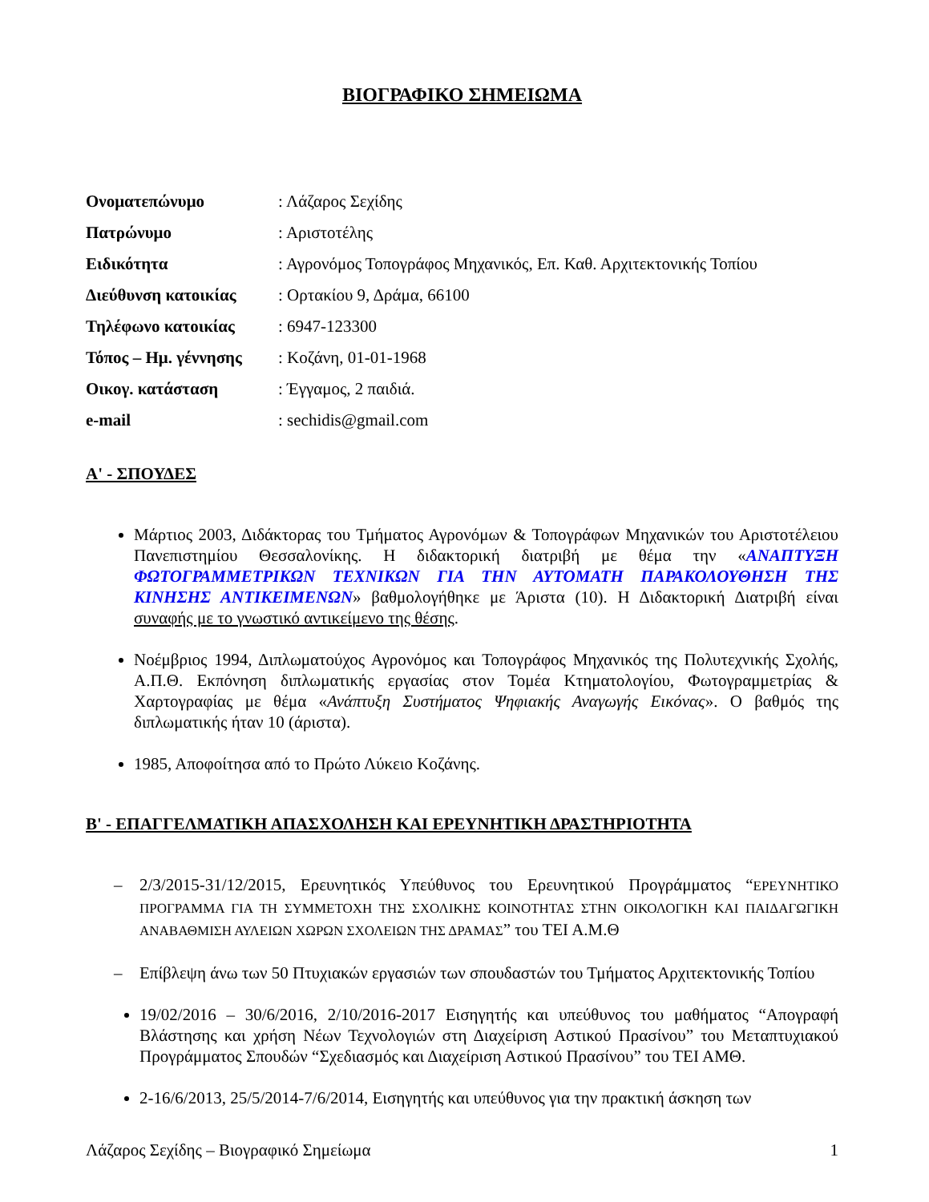ΒΙΟΓΡΑΦΙΚΟ ΣΗΜΕΙΩΜΑ
| Ονοματεπώνυμο | : Λάζαρος Σεχίδης |
| Πατρώνυμο | : Αριστοτέλης |
| Ειδικότητα | : Αγρονόμος Τοπογράφος Μηχανικός, Επ. Καθ. Αρχιτεκτονικής Τοπίου |
| Διεύθυνση κατοικίας | : Ορτακίου 9, Δράμα, 66100 |
| Τηλέφωνο κατοικίας | : 6947-123300 |
| Τόπος – Ημ. γέννησης | : Κοζάνη, 01-01-1968 |
| Οικογ. κατάσταση | : Έγγαμος, 2 παιδιά. |
| e-mail | : sechidis@gmail.com |
Α' - ΣΠΟΥΔΕΣ
Μάρτιος 2003, Διδάκτορας του Τμήματος Αγρονόμων & Τοπογράφων Μηχανικών του Αριστοτέλειου Πανεπιστημίου Θεσσαλονίκης. Η διδακτορική διατριβή με θέμα την «ΑΝΑΠΤΥΞΗ ΦΩΤΟΓΡΑΜΜΕΤΡΙΚΩΝ ΤΕΧΝΙΚΩΝ ΓΙΑ ΤΗΝ ΑΥΤΟΜΑΤΗ ΠΑΡΑΚΟΛΟΥΘΗΣΗ ΤΗΣ ΚΙΝΗΣΗΣ ΑΝΤΙΚΕΙΜΕΝΩΝ» βαθμολογήθηκε με Άριστα (10). Η Διδακτορική Διατριβή είναι συναφής με το γνωστικό αντικείμενο της θέσης.
Νοέμβριος 1994, Διπλωματούχος Αγρονόμος και Τοπογράφος Μηχανικός της Πολυτεχνικής Σχολής, Α.Π.Θ. Εκπόνηση διπλωματικής εργασίας στον Τομέα Κτηματολογίου, Φωτογραμμετρίας & Χαρτογραφίας με θέμα «Ανάπτυξη Συστήματος Ψηφιακής Αναγωγής Εικόνας». Ο βαθμός της διπλωματικής ήταν 10 (άριστα).
1985, Αποφοίτησα από το Πρώτο Λύκειο Κοζάνης.
Β' - ΕΠΑΓΓΕΛΜΑΤΙΚΗ ΑΠΑΣΧΟΛΗΣΗ ΚΑΙ ΕΡΕΥΝΗΤΙΚΗ ΔΡΑΣΤΗΡΙΟΤΗΤΑ
– 2/3/2015-31/12/2015, Ερευνητικός Υπεύθυνος του Ερευνητικού Προγράμματος “ΕΡΕΥΝΗΤΙΚΟ ΠΡΟΓΡΑΜΜΑ ΓΙΑ ΤΗ ΣΥΜΜΕΤΟΧΗ ΤΗΣ ΣΧΟΛΙΚΗΣ ΚΟΙΝΟΤΗΤΑΣ ΣΤΗΝ ΟΙΚΟΛΟΓΙΚΗ ΚΑΙ ΠΑΙΔΑΓΩΓΙΚΗ ΑΝΑΒΑΘΜΙΣΗ ΑΥΛΕΙΩΝ ΧΩΡΩΝ ΣΧΟΛΕΙΩΝ ΤΗΣ ΔΡΑΜΑΣ” του ΤΕΙ Α.Μ.Θ
– Επίβλεψη άνω των 50 Πτυχιακών εργασιών των σπουδαστών του Τμήματος Αρχιτεκτονικής Τοπίου
19/02/2016 – 30/6/2016, 2/10/2016-2017 Εισηγητής και υπεύθυνος του μαθήματος “Απογραφή Βλάστησης και χρήση Νέων Τεχνολογιών στη Διαχείριση Αστικού Πρασίνου” του Μεταπτυχιακού Προγράμματος Σπουδών “Σχεδιασμός και Διαχείριση Αστικού Πρασίνου” του ΤΕΙ ΑΜΘ.
2-16/6/2013, 25/5/2014-7/6/2014, Εισηγητής και υπεύθυνος για την πρακτική άσκηση των
Λάζαρος Σεχίδης – Βιογραφικό Σημείωμα 1